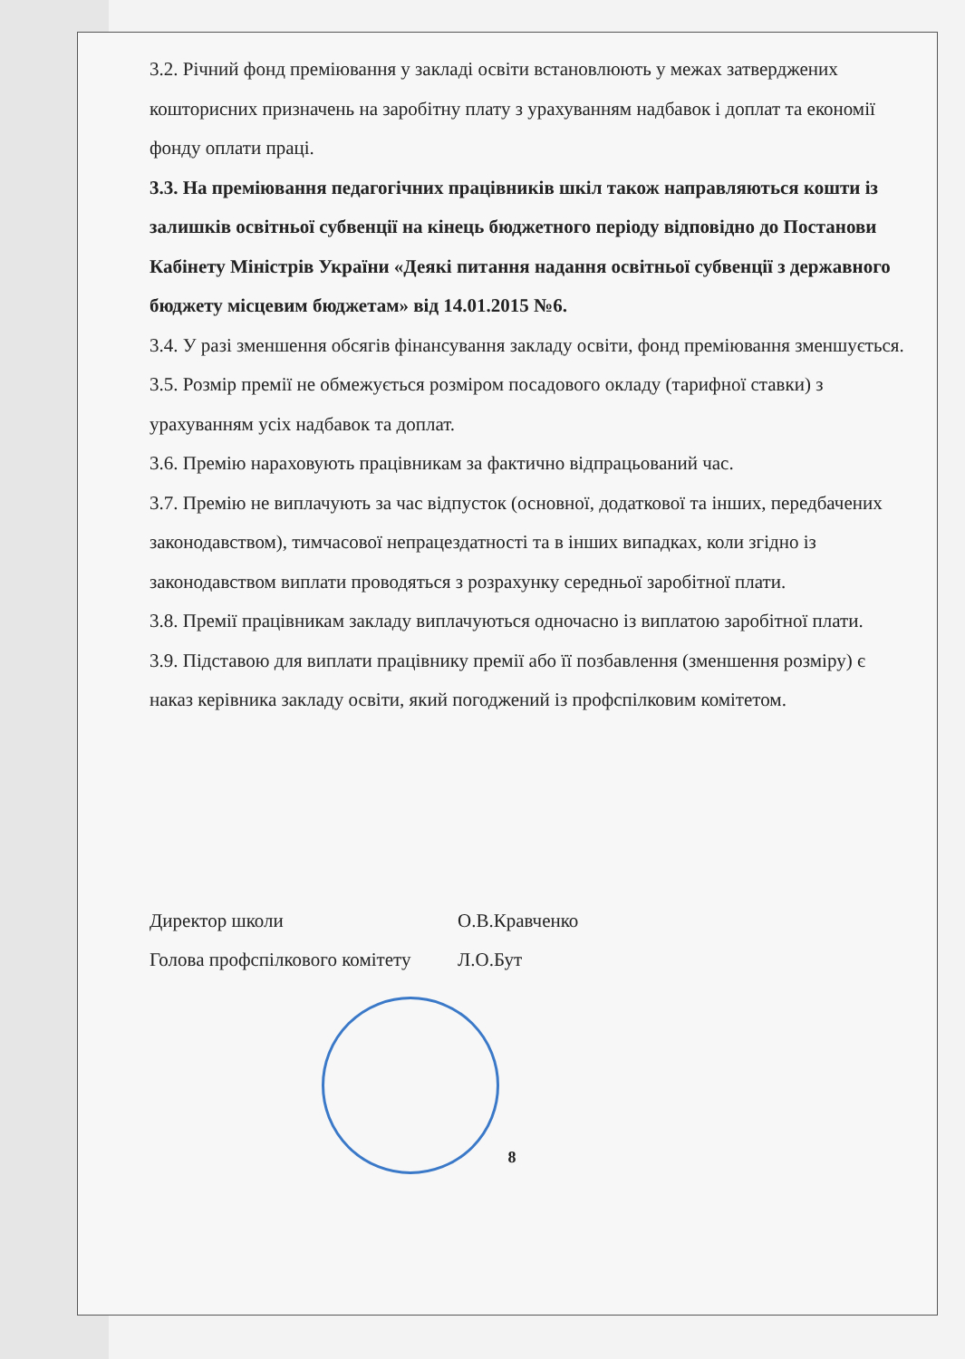3.2. Річний фонд преміювання у закладі освіти встановлюють у межах затверджених кошторисних призначень на заробітну плату з урахуванням надбавок і доплат та економії фонду оплати праці.
3.3. На преміювання педагогічних працівників шкіл також направляються кошти із залишків освітньої субвенції на кінець бюджетного періоду відповідно до Постанови Кабінету Міністрів України «Деякі питання надання освітньої субвенції з державного бюджету місцевим бюджетам» від 14.01.2015 №6.
3.4. У разі зменшення обсягів фінансування закладу освіти, фонд преміювання зменшується.
3.5. Розмір премії не обмежується розміром посадового окладу (тарифної ставки) з урахуванням усіх надбавок та доплат.
3.6. Премію нараховують працівникам за фактично відпрацьований час.
3.7. Премію не виплачують за час відпусток (основної, додаткової та інших, передбачених законодавством), тимчасової непрацездатності та в інших випадках, коли згідно із законодавством виплати проводяться з розрахунку середньої заробітної плати.
3.8. Премії працівникам закладу виплачуються одночасно із виплатою заробітної плати.
3.9. Підставою для виплати працівнику премії або її позбавлення (зменшення розміру) є наказ керівника закладу освіти, який погоджений із профспілковим комітетом.
Директор школи О.В.Кравченко
Голова профспілкового комітету Л.О.Бут
8